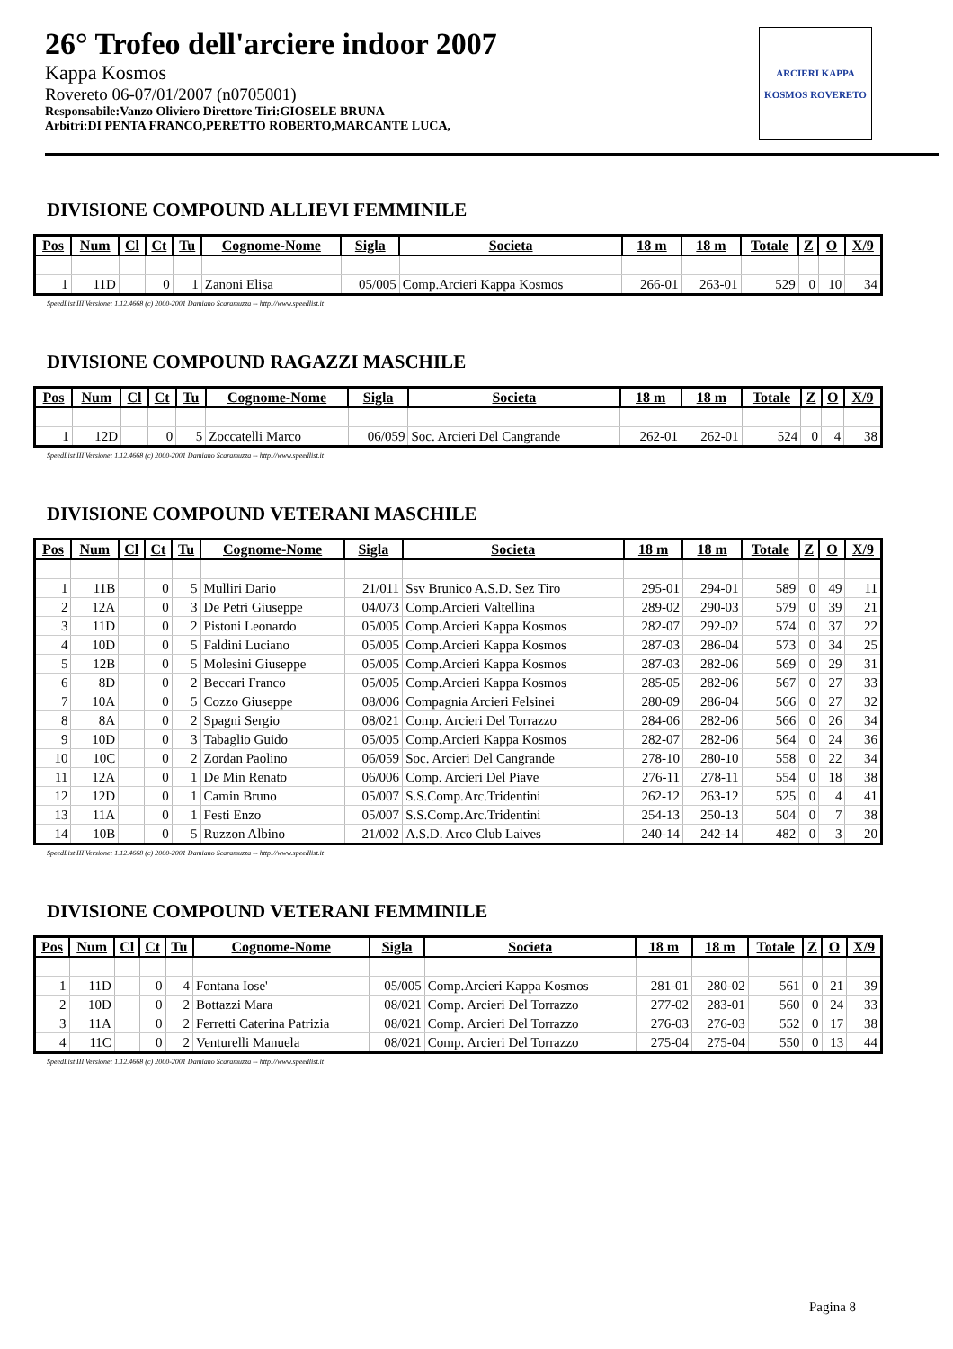26° Trofeo dell'arciere indoor 2007
Kappa Kosmos
Rovereto 06-07/01/2007 (n0705001)
Responsabile:Vanzo Oliviero Direttore Tiri:GIOSELE BRUNA
Arbitri:DI PENTA FRANCO,PERETTO ROBERTO,MARCANTE LUCA,
ARCIERI KAPPA
KOSMOS ROVERETO
DIVISIONE COMPOUND ALLIEVI FEMMINILE
| Pos | Num | Cl | Ct | Tu | Cognome-Nome | Sigla | Societa | 18 m | 18 m | Totale | Z | O | X/9 |
| --- | --- | --- | --- | --- | --- | --- | --- | --- | --- | --- | --- | --- | --- |
| 1 | 11D | | 0 | 1 | Zanoni Elisa | 05/005 | Comp.Arcieri Kappa Kosmos | 266-01 | 263-01 | 529 | 0 | 10 | 34 |
SpeedList III Versione: 1.12.4668 (c) 2000-2001 Damiano Scaramuzza -- http://www.speedlist.it
DIVISIONE COMPOUND RAGAZZI MASCHILE
| Pos | Num | Cl | Ct | Tu | Cognome-Nome | Sigla | Societa | 18 m | 18 m | Totale | Z | O | X/9 |
| --- | --- | --- | --- | --- | --- | --- | --- | --- | --- | --- | --- | --- | --- |
| 1 | 12D | | 0 | 5 | Zoccatelli Marco | 06/059 | Soc. Arcieri Del Cangrande | 262-01 | 262-01 | 524 | 0 | 4 | 38 |
SpeedList III Versione: 1.12.4668 (c) 2000-2001 Damiano Scaramuzza -- http://www.speedlist.it
DIVISIONE COMPOUND VETERANI MASCHILE
| Pos | Num | Cl | Ct | Tu | Cognome-Nome | Sigla | Societa | 18 m | 18 m | Totale | Z | O | X/9 |
| --- | --- | --- | --- | --- | --- | --- | --- | --- | --- | --- | --- | --- | --- |
| 1 | 11B | | 0 | 5 | Mulliri Dario | 21/011 | Ssv Brunico A.S.D. Sez Tiro | 295-01 | 294-01 | 589 | 0 | 49 | 11 |
| 2 | 12A | | 0 | 3 | De Petri Giuseppe | 04/073 | Comp.Arcieri Valtellina | 289-02 | 290-03 | 579 | 0 | 39 | 21 |
| 3 | 11D | | 0 | 2 | Pistoni Leonardo | 05/005 | Comp.Arcieri Kappa Kosmos | 282-07 | 292-02 | 574 | 0 | 37 | 22 |
| 4 | 10D | | 0 | 5 | Faldini Luciano | 05/005 | Comp.Arcieri Kappa Kosmos | 287-03 | 286-04 | 573 | 0 | 34 | 25 |
| 5 | 12B | | 0 | 5 | Molesini Giuseppe | 05/005 | Comp.Arcieri Kappa Kosmos | 287-03 | 282-06 | 569 | 0 | 29 | 31 |
| 6 | 8D | | 0 | 2 | Beccari Franco | 05/005 | Comp.Arcieri Kappa Kosmos | 285-05 | 282-06 | 567 | 0 | 27 | 33 |
| 7 | 10A | | 0 | 5 | Cozzo Giuseppe | 08/006 | Compagnia Arcieri Felsinei | 280-09 | 286-04 | 566 | 0 | 27 | 32 |
| 8 | 8A | | 0 | 2 | Spagni Sergio | 08/021 | Comp. Arcieri Del Torrazzo | 284-06 | 282-06 | 566 | 0 | 26 | 34 |
| 9 | 10D | | 0 | 3 | Tabaglio Guido | 05/005 | Comp.Arcieri Kappa Kosmos | 282-07 | 282-06 | 564 | 0 | 24 | 36 |
| 10 | 10C | | 0 | 2 | Zordan Paolino | 06/059 | Soc. Arcieri Del Cangrande | 278-10 | 280-10 | 558 | 0 | 22 | 34 |
| 11 | 12A | | 0 | 1 | De Min Renato | 06/006 | Comp. Arcieri Del Piave | 276-11 | 278-11 | 554 | 0 | 18 | 38 |
| 12 | 12D | | 0 | 1 | Camin Bruno | 05/007 | S.S.Comp.Arc.Tridentini | 262-12 | 263-12 | 525 | 0 | 4 | 41 |
| 13 | 11A | | 0 | 1 | Festi Enzo | 05/007 | S.S.Comp.Arc.Tridentini | 254-13 | 250-13 | 504 | 0 | 7 | 38 |
| 14 | 10B | | 0 | 5 | Ruzzon Albino | 21/002 | A.S.D. Arco Club Laives | 240-14 | 242-14 | 482 | 0 | 3 | 20 |
SpeedList III Versione: 1.12.4668 (c) 2000-2001 Damiano Scaramuzza -- http://www.speedlist.it
DIVISIONE COMPOUND VETERANI FEMMINILE
| Pos | Num | Cl | Ct | Tu | Cognome-Nome | Sigla | Societa | 18 m | 18 m | Totale | Z | O | X/9 |
| --- | --- | --- | --- | --- | --- | --- | --- | --- | --- | --- | --- | --- | --- |
| 1 | 11D | | 0 | 4 | Fontana Iose' | 05/005 | Comp.Arcieri Kappa Kosmos | 281-01 | 280-02 | 561 | 0 | 21 | 39 |
| 2 | 10D | | 0 | 2 | Bottazzi Mara | 08/021 | Comp. Arcieri Del Torrazzo | 277-02 | 283-01 | 560 | 0 | 24 | 33 |
| 3 | 11A | | 0 | 2 | Ferretti Caterina Patrizia | 08/021 | Comp. Arcieri Del Torrazzo | 276-03 | 276-03 | 552 | 0 | 17 | 38 |
| 4 | 11C | | 0 | 2 | Venturelli Manuela | 08/021 | Comp. Arcieri Del Torrazzo | 275-04 | 275-04 | 550 | 0 | 13 | 44 |
SpeedList III Versione: 1.12.4668 (c) 2000-2001 Damiano Scaramuzza -- http://www.speedlist.it
Pagina 8